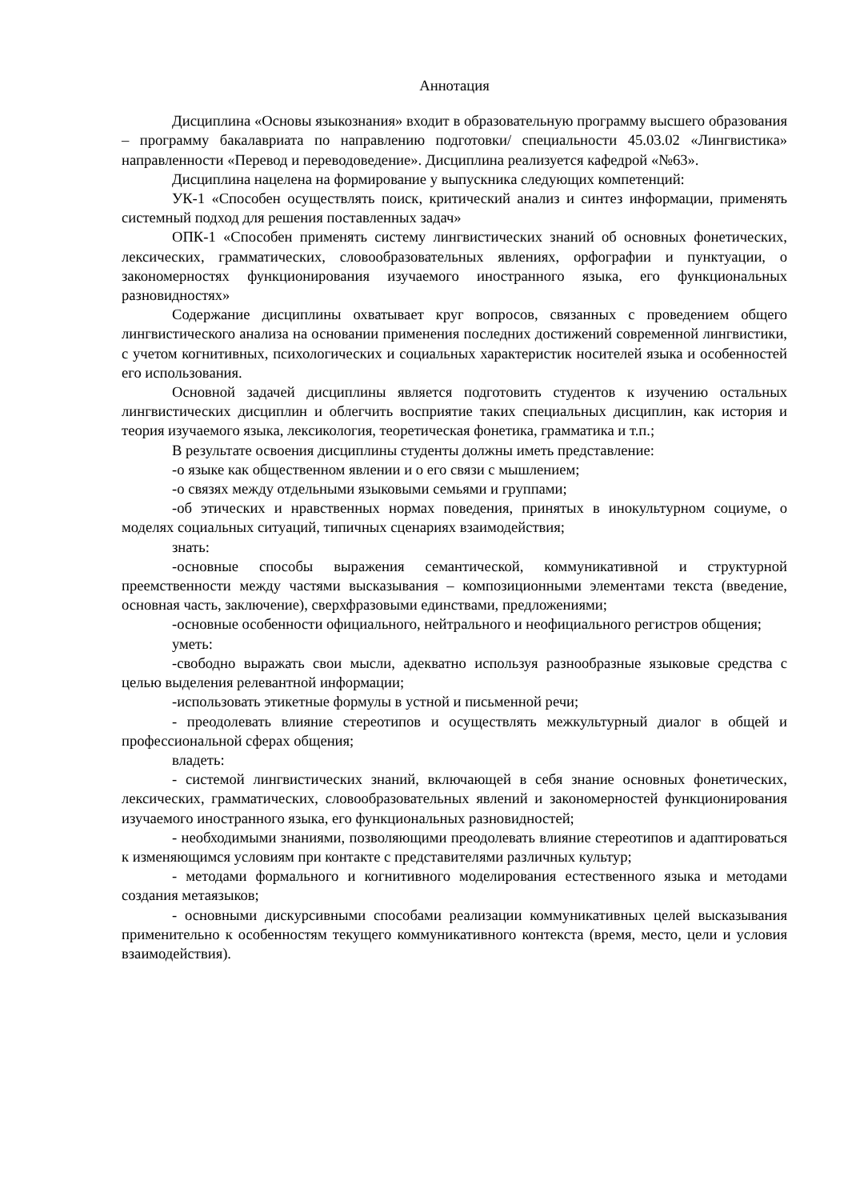Аннотация
Дисциплина «Основы языкознания» входит в образовательную программу высшего образования – программу бакалавриата по направлению подготовки/ специальности 45.03.02 «Лингвистика» направленности «Перевод и переводоведение». Дисциплина реализуется кафедрой «№63».
Дисциплина нацелена на формирование у выпускника следующих компетенций:
УК-1 «Способен осуществлять поиск, критический анализ и синтез информации, применять системный подход для решения поставленных задач»
ОПК-1 «Способен применять систему лингвистических знаний об основных фонетических, лексических, грамматических, словообразовательных явлениях, орфографии и пунктуации, о закономерностях функционирования изучаемого иностранного языка, его функциональных разновидностях»
Содержание дисциплины охватывает круг вопросов, связанных с проведением общего лингвистического анализа на основании применения последних достижений современной лингвистики, с учетом когнитивных, психологических и социальных характеристик носителей языка и особенностей его использования.
Основной задачей дисциплины является подготовить студентов к изучению остальных лингвистических дисциплин и облегчить восприятие таких специальных дисциплин, как история и теория изучаемого языка, лексикология, теоретическая фонетика, грамматика и т.п.;
В результате освоения дисциплины студенты должны иметь представление:
-о языке как общественном явлении и о его связи с мышлением;
-о связях между отдельными языковыми семьями и группами;
-об этических и нравственных нормах поведения, принятых в инокультурном социуме, о моделях социальных ситуаций, типичных сценариях взаимодействия;
знать:
-основные способы выражения семантической, коммуникативной и структурной преемственности между частями высказывания – композиционными элементами текста (введение, основная часть, заключение), сверхфразовыми единствами, предложениями;
-основные особенности официального, нейтрального и неофициального регистров общения;
уметь:
-свободно выражать свои мысли, адекватно используя разнообразные языковые средства с целью выделения релевантной информации;
-использовать этикетные формулы в устной и письменной речи;
- преодолевать влияние стереотипов и осуществлять межкультурный диалог в общей и профессиональной сферах общения;
владеть:
- системой лингвистических знаний, включающей в себя знание основных фонетических, лексических, грамматических, словообразовательных явлений и закономерностей функционирования изучаемого иностранного языка, его функциональных разновидностей;
- необходимыми знаниями, позволяющими преодолевать влияние стереотипов и адаптироваться к изменяющимся условиям при контакте с представителями различных культур;
- методами формального и когнитивного моделирования естественного языка и методами создания метаязыков;
- основными дискурсивными способами реализации коммуникативных целей высказывания применительно к особенностям текущего коммуникативного контекста (время, место, цели и условия взаимодействия).